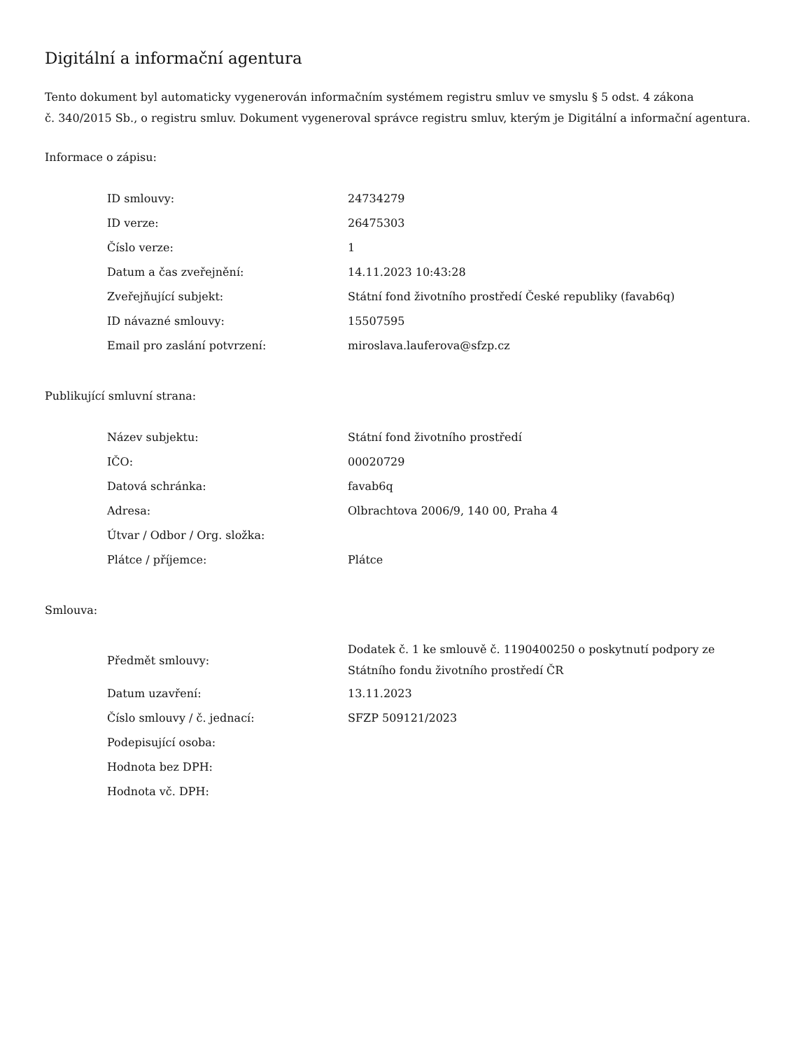Digitální a informační agentura
Tento dokument byl automaticky vygenerován informačním systémem registru smluv ve smyslu § 5 odst. 4 zákona
č. 340/2015 Sb., o registru smluv. Dokument vygeneroval správce registru smluv, kterým je Digitální a informační agentura.
Informace o zápisu:
| ID smlouvy: | 24734279 |
| ID verze: | 26475303 |
| Číslo verze: | 1 |
| Datum a čas zveřejnění: | 14.11.2023 10:43:28 |
| Zveřejňující subjekt: | Státní fond životního prostředí České republiky (favab6q) |
| ID návazné smlouvy: | 15507595 |
| Email pro zaslání potvrzení: | miroslava.lauferova@sfzp.cz |
Publikující smluvní strana:
| Název subjektu: | Státní fond životního prostředí |
| IČO: | 00020729 |
| Datová schránka: | favab6q |
| Adresa: | Olbrachtova 2006/9, 140 00, Praha 4 |
| Útvar / Odbor / Org. složka: | |
| Plátce / příjemce: | Plátce |
Smlouva:
| Předmět smlouvy: | Dodatek č. 1 ke smlouvě č. 1190400250 o poskytnutí podpory ze Státního fondu životního prostředí ČR |
| Datum uzavření: | 13.11.2023 |
| Číslo smlouvy / č. jednací: | SFZP 509121/2023 |
| Podepisující osoba: | |
| Hodnota bez DPH: | |
| Hodnota vč. DPH: | |